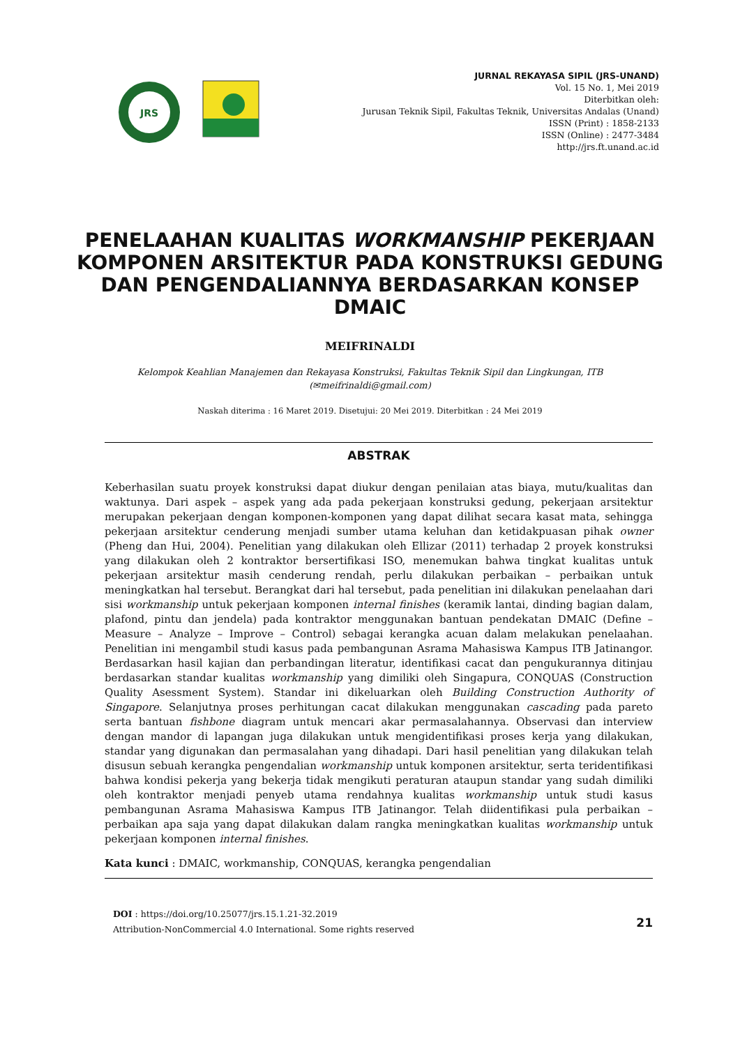JRS
JURNAL REKAYASA SIPIL (JRS-UNAND)
Vol. 15 No. 1, Mei 2019
Diterbitkan oleh:
Jurusan Teknik Sipil, Fakultas Teknik, Universitas Andalas (Unand)
ISSN (Print) : 1858-2133
ISSN (Online) : 2477-3484
http://jrs.ft.unand.ac.id
PENELAAHAN KUALITAS WORKMANSHIP PEKERJAAN KOMPONEN ARSITEKTUR PADA KONSTRUKSI GEDUNG DAN PENGENDALIANNYA BERDASARKAN KONSEP DMAIC
MEIFRINALDI
Kelompok Keahlian Manajemen dan Rekayasa Konstruksi, Fakultas Teknik Sipil dan Lingkungan, ITB
(✉meifrinaldi@gmail.com)
Naskah diterima : 16 Maret 2019. Disetujui: 20 Mei 2019. Diterbitkan : 24 Mei 2019
ABSTRAK
Keberhasilan suatu proyek konstruksi dapat diukur dengan penilaian atas biaya, mutu/kualitas dan waktunya. Dari aspek – aspek yang ada pada pekerjaan konstruksi gedung, pekerjaan arsitektur merupakan pekerjaan dengan komponen-komponen yang dapat dilihat secara kasat mata, sehingga pekerjaan arsitektur cenderung menjadi sumber utama keluhan dan ketidakpuasan pihak owner (Pheng dan Hui, 2004). Penelitian yang dilakukan oleh Ellizar (2011) terhadap 2 proyek konstruksi yang dilakukan oleh 2 kontraktor bersertifikasi ISO, menemukan bahwa tingkat kualitas untuk pekerjaan arsitektur masih cenderung rendah, perlu dilakukan perbaikan – perbaikan untuk meningkatkan hal tersebut. Berangkat dari hal tersebut, pada penelitian ini dilakukan penelaahan dari sisi workmanship untuk pekerjaan komponen internal finishes (keramik lantai, dinding bagian dalam, plafond, pintu dan jendela) pada kontraktor menggunakan bantuan pendekatan DMAIC (Define – Measure – Analyze – Improve – Control) sebagai kerangka acuan dalam melakukan penelaahan. Penelitian ini mengambil studi kasus pada pembangunan Asrama Mahasiswa Kampus ITB Jatinangor. Berdasarkan hasil kajian dan perbandingan literatur, identifikasi cacat dan pengukurannya ditinjau berdasarkan standar kualitas workmanship yang dimiliki oleh Singapura, CONQUAS (Construction Quality Asessment System). Standar ini dikeluarkan oleh Building Construction Authority of Singapore. Selanjutnya proses perhitungan cacat dilakukan menggunakan cascading pada pareto serta bantuan fishbone diagram untuk mencari akar permasalahannya. Observasi dan interview dengan mandor di lapangan juga dilakukan untuk mengidentifikasi proses kerja yang dilakukan, standar yang digunakan dan permasalahan yang dihadapi. Dari hasil penelitian yang dilakukan telah disusun sebuah kerangka pengendalian workmanship untuk komponen arsitektur, serta teridentifikasi bahwa kondisi pekerja yang bekerja tidak mengikuti peraturan ataupun standar yang sudah dimiliki oleh kontraktor menjadi penyeb utama rendahnya kualitas workmanship untuk studi kasus pembangunan Asrama Mahasiswa Kampus ITB Jatinangor. Telah diidentifikasi pula perbaikan – perbaikan apa saja yang dapat dilakukan dalam rangka meningkatkan kualitas workmanship untuk pekerjaan komponen internal finishes.
Kata kunci : DMAIC, workmanship, CONQUAS, kerangka pengendalian
DOI : https://doi.org/10.25077/jrs.15.1.21-32.2019
Attribution-NonCommercial 4.0 International. Some rights reserved
21